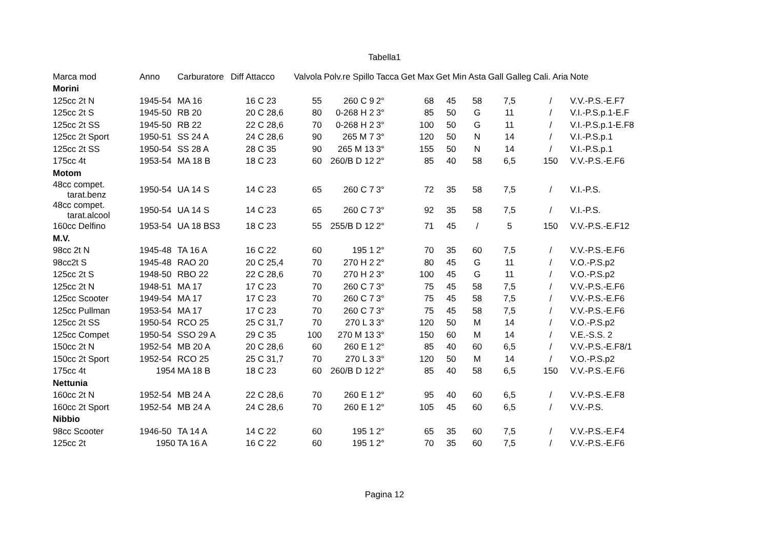Tabella1
| Marca mod | Anno | Carburatore | Diff | Attacco | Valvola | Polv.re Spillo | Tacca | Get Max | Get Min | Asta | Gall Galleg | Cali. Aria | Note |
| --- | --- | --- | --- | --- | --- | --- | --- | --- | --- | --- | --- | --- | --- |
| Morini | | | | | | | | | | | | | |
| 125cc 2t N | 1945-54 | MA 16 | | 16 C 23 | 55 | 260 C 9 | 2° | 68 | 45 | 58 | 7,5 | / | V.V.-P.S.-E.F7 |
| 125cc 2t S | 1945-50 | RB 20 | | 20 C 28,6 | 80 | 0-268 H 2 | 3° | 85 | 50 | G | 11 | / | V.I.-P.S.p.1-E.F |
| 125cc 2t SS | 1945-50 | RB 22 | | 22 C 28,6 | 70 | 0-268 H 2 | 3° | 100 | 50 | G | 11 | / | V.I.-P.S.p.1-E.F8 |
| 125cc 2t Sport | 1950-51 | SS 24 A | | 24 C 28,6 | 90 | 265 M 7 | 3° | 120 | 50 | N | 14 | / | V.I.-P.S.p.1 |
| 125cc 2t SS | 1950-54 | SS 28 A | | 28 C 35 | 90 | 265 M 13 | 3° | 155 | 50 | N | 14 | / | V.I.-P.S.p.1 |
| 175cc 4t | 1953-54 | MA 18 B | | 18 C 23 | 60 | 260/B D 12 | 2° | 85 | 40 | 58 | 6,5 | 150 | V.V.-P.S.-E.F6 |
| Motom | | | | | | | | | | | | | |
| 48cc compet. tarat.benz | 1950-54 | UA 14 S | | 14 C 23 | 65 | 260 C 7 | 3° | 72 | 35 | 58 | 7,5 | / | V.I.-P.S. |
| 48cc compet. tarat.alcool | 1950-54 | UA 14 S | | 14 C 23 | 65 | 260 C 7 | 3° | 92 | 35 | 58 | 7,5 | / | V.I.-P.S. |
| 160cc Delfino | 1953-54 | UA 18 BS3 | | 18 C 23 | 55 | 255/B D 12 | 2° | 71 | 45 | / | 5 | 150 | V.V.-P.S.-E.F12 |
| M.V. | | | | | | | | | | | | | |
| 98cc 2t N | 1945-48 | TA 16 A | | 16 C 22 | 60 | 195 1 | 2° | 70 | 35 | 60 | 7,5 | / | V.V.-P.S.-E.F6 |
| 98cc2t S | 1945-48 | RAO 20 | | 20 C 25,4 | 70 | 270 H 2 | 2° | 80 | 45 | G | 11 | / | V.O.-P.S.p2 |
| 125cc 2t S | 1948-50 | RBO 22 | | 22 C 28,6 | 70 | 270 H 2 | 3° | 100 | 45 | G | 11 | / | V.O.-P.S.p2 |
| 125cc 2t N | 1948-51 | MA 17 | | 17 C 23 | 70 | 260 C 7 | 3° | 75 | 45 | 58 | 7,5 | / | V.V.-P.S.-E.F6 |
| 125cc Scooter | 1949-54 | MA 17 | | 17 C 23 | 70 | 260 C 7 | 3° | 75 | 45 | 58 | 7,5 | / | V.V.-P.S.-E.F6 |
| 125cc Pullman | 1953-54 | MA 17 | | 17 C 23 | 70 | 260 C 7 | 3° | 75 | 45 | 58 | 7,5 | / | V.V.-P.S.-E.F6 |
| 125cc 2t SS | 1950-54 | RCO 25 | | 25 C 31,7 | 70 | 270 L 3 | 3° | 120 | 50 | M | 14 | / | V.O.-P.S.p2 |
| 125cc Compet | 1950-54 | SSO 29 A | | 29 C 35 | 100 | 270 M 13 | 3° | 150 | 60 | M | 14 | / | V.E.-S.S. 2 |
| 150cc 2t N | 1952-54 | MB 20 A | | 20 C 28,6 | 60 | 260 E 1 | 2° | 85 | 40 | 60 | 6,5 | / | V.V.-P.S.-E.F8/1 |
| 150cc 2t Sport | 1952-54 | RCO 25 | | 25 C 31,7 | 70 | 270 L 3 | 3° | 120 | 50 | M | 14 | / | V.O.-P.S.p2 |
| 175cc 4t | 1954 | MA 18 B | | 18 C 23 | 60 | 260/B D 12 | 2° | 85 | 40 | 58 | 6,5 | 150 | V.V.-P.S.-E.F6 |
| Nettunia | | | | | | | | | | | | | |
| 160cc 2t N | 1952-54 | MB 24 A | | 22 C 28,6 | 70 | 260 E 1 | 2° | 95 | 40 | 60 | 6,5 | / | V.V.-P.S.-E.F8 |
| 160cc 2t Sport | 1952-54 | MB 24 A | | 24 C 28,6 | 70 | 260 E 1 | 2° | 105 | 45 | 60 | 6,5 | / | V.V.-P.S. |
| Nibbio | | | | | | | | | | | | | |
| 98cc Scooter | 1946-50 | TA 14 A | | 14 C 22 | 60 | 195 1 | 2° | 65 | 35 | 60 | 7,5 | / | V.V.-P.S.-E.F4 |
| 125cc 2t | 1950 | TA 16 A | | 16 C 22 | 60 | 195 1 | 2° | 70 | 35 | 60 | 7,5 | / | V.V.-P.S.-E.F6 |
Pagina 12